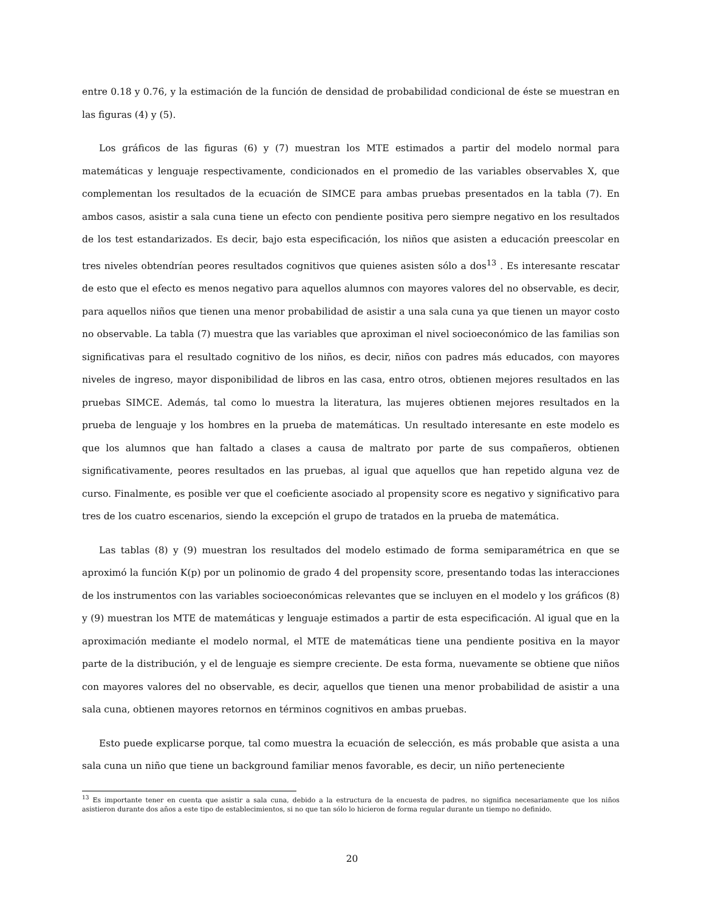entre 0.18 y 0.76, y la estimación de la función de densidad de probabilidad condicional de éste se muestran en las figuras (4) y (5).
Los gráficos de las figuras (6) y (7) muestran los MTE estimados a partir del modelo normal para matemáticas y lenguaje respectivamente, condicionados en el promedio de las variables observables X, que complementan los resultados de la ecuación de SIMCE para ambas pruebas presentados en la tabla (7). En ambos casos, asistir a sala cuna tiene un efecto con pendiente positiva pero siempre negativo en los resultados de los test estandarizados. Es decir, bajo esta especificación, los niños que asisten a educación preescolar en tres niveles obtendrían peores resultados cognitivos que quienes asisten sólo a dos<sup>13</sup> . Es interesante rescatar de esto que el efecto es menos negativo para aquellos alumnos con mayores valores del no observable, es decir, para aquellos niños que tienen una menor probabilidad de asistir a una sala cuna ya que tienen un mayor costo no observable. La tabla (7) muestra que las variables que aproximan el nivel socioeconómico de las familias son significativas para el resultado cognitivo de los niños, es decir, niños con padres más educados, con mayores niveles de ingreso, mayor disponibilidad de libros en las casa, entro otros, obtienen mejores resultados en las pruebas SIMCE. Además, tal como lo muestra la literatura, las mujeres obtienen mejores resultados en la prueba de lenguaje y los hombres en la prueba de matemáticas. Un resultado interesante en este modelo es que los alumnos que han faltado a clases a causa de maltrato por parte de sus compañeros, obtienen significativamente, peores resultados en las pruebas, al igual que aquellos que han repetido alguna vez de curso. Finalmente, es posible ver que el coeficiente asociado al propensity score es negativo y significativo para tres de los cuatro escenarios, siendo la excepción el grupo de tratados en la prueba de matemática.
Las tablas (8) y (9) muestran los resultados del modelo estimado de forma semiparamétrica en que se aproximó la función K(p) por un polinomio de grado 4 del propensity score, presentando todas las interacciones de los instrumentos con las variables socioeconómicas relevantes que se incluyen en el modelo y los gráficos (8) y (9) muestran los MTE de matemáticas y lenguaje estimados a partir de esta especificación. Al igual que en la aproximación mediante el modelo normal, el MTE de matemáticas tiene una pendiente positiva en la mayor parte de la distribución, y el de lenguaje es siempre creciente. De esta forma, nuevamente se obtiene que niños con mayores valores del no observable, es decir, aquellos que tienen una menor probabilidad de asistir a una sala cuna, obtienen mayores retornos en términos cognitivos en ambas pruebas.
Esto puede explicarse porque, tal como muestra la ecuación de selección, es más probable que asista a una sala cuna un niño que tiene un background familiar menos favorable, es decir, un niño perteneciente
<sup>13</sup> Es importante tener en cuenta que asistir a sala cuna, debido a la estructura de la encuesta de padres, no significa necesariamente que los niños asistieron durante dos años a este tipo de establecimientos, si no que tan sólo lo hicieron de forma regular durante un tiempo no definido.
20